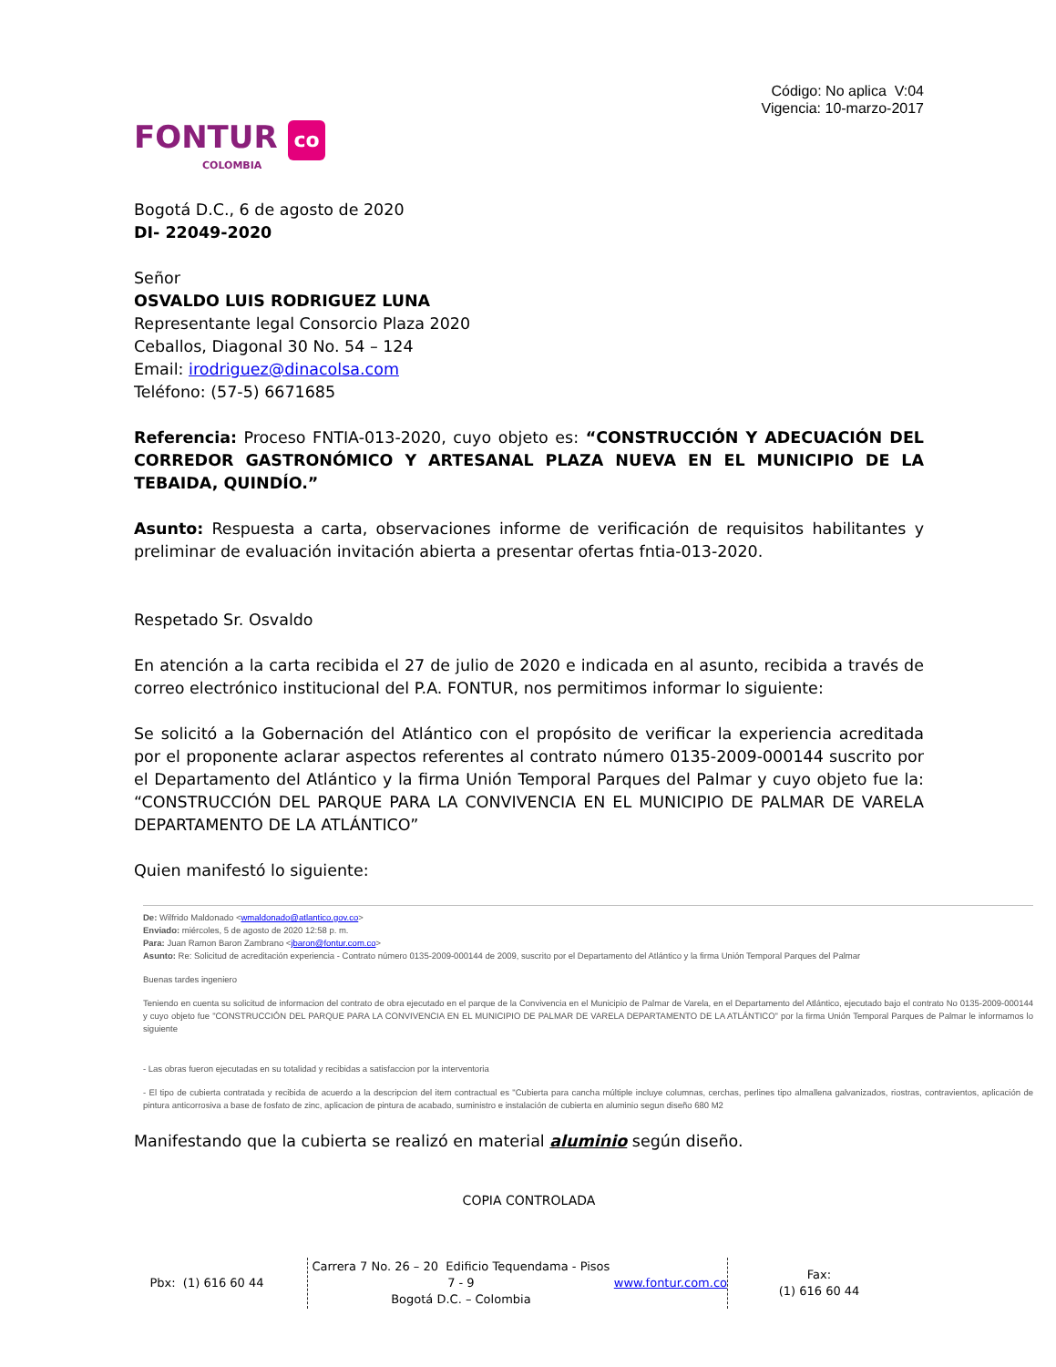Código: No aplica V:04
Vigencia: 10-marzo-2017
FONTUR co
COLOMBIA
Bogotá D.C., 6 de agosto de 2020
DI- 22049-2020
Señor
OSVALDO LUIS RODRIGUEZ LUNA
Representante legal Consorcio Plaza 2020
Ceballos, Diagonal 30 No. 54 – 124
Email: irodriguez@dinacolsa.com
Teléfono: (57-5) 6671685
Referencia: Proceso FNTIA-013-2020, cuyo objeto es: “CONSTRUCCIÓN Y ADECUACIÓN DEL CORREDOR GASTRONÓMICO Y ARTESANAL PLAZA NUEVA EN EL MUNICIPIO DE LA TEBAIDA, QUINDÍO.”
Asunto: Respuesta a carta, observaciones informe de verificación de requisitos habilitantes y preliminar de evaluación invitación abierta a presentar ofertas fntia-013-2020.
Respetado Sr. Osvaldo
En atención a la carta recibida el 27 de julio de 2020 e indicada en al asunto, recibida a través de correo electrónico institucional del P.A. FONTUR, nos permitimos informar lo siguiente:
Se solicitó a la Gobernación del Atlántico con el propósito de verificar la experiencia acreditada por el proponente aclarar aspectos referentes al contrato número 0135-2009-000144 suscrito por el Departamento del Atlántico y la firma Unión Temporal Parques del Palmar y cuyo objeto fue la: “CONSTRUCCIÓN DEL PARQUE PARA LA CONVIVENCIA EN EL MUNICIPIO DE PALMAR DE VARELA DEPARTAMENTO DE LA ATLÁNTICO”
Quien manifestó lo siguiente:
De: Wilfrido Maldonado <wmaldonado@atlantico.gov.co>
Enviado: miércoles, 5 de agosto de 2020 12:58 p. m.
Para: Juan Ramon Baron Zambrano <jbaron@fontur.com.co>
Asunto: Re: Solicitud de acreditación experiencia - Contrato número 0135-2009-000144 de 2009, suscrito por el Departamento del Atlántico y la firma Unión Temporal Parques del Palmar
Buenas tardes ingeniero
Teniendo en cuenta su solicitud de informacion del contrato de obra ejecutado en el parque de la Convivencia en el Municipio de Palmar de Varela, en el Departamento del Atlántico, ejecutado bajo el contrato No 0135-2009-000144 y cuyo objeto fue "CONSTRUCCIÓN DEL PARQUE PARA LA CONVIVENCIA EN EL MUNICIPIO DE PALMAR DE VARELA DEPARTAMENTO DE LA ATLÁNTICO" por la firma Unión Temporal Parques de Palmar le informamos lo siguiente
- Las obras fueron ejecutadas en su totalidad y recibidas a satisfaccion por la interventoria
- El tipo de cubierta contratada y recibida de acuerdo a la descripcion del item contractual es "Cubierta para cancha múltiple incluye columnas, cerchas, perlines tipo almallena galvanizados, riostras, contravientos, aplicación de pintura anticorrosiva a base de fosfato de zinc, aplicacion de pintura de acabado, suministro e instalación de cubierta en aluminio segun diseño 680 M2
Manifestando que la cubierta se realizó en material aluminio según diseño.
COPIA CONTROLADA
Pbx: (1) 616 60 44 Carrera 7 No. 26 – 20 Edificio Tequendama - Pisos 7 - 9
Bogotá D.C. – Colombia
www.fontur.com.co
Fax:
(1) 616 60 44